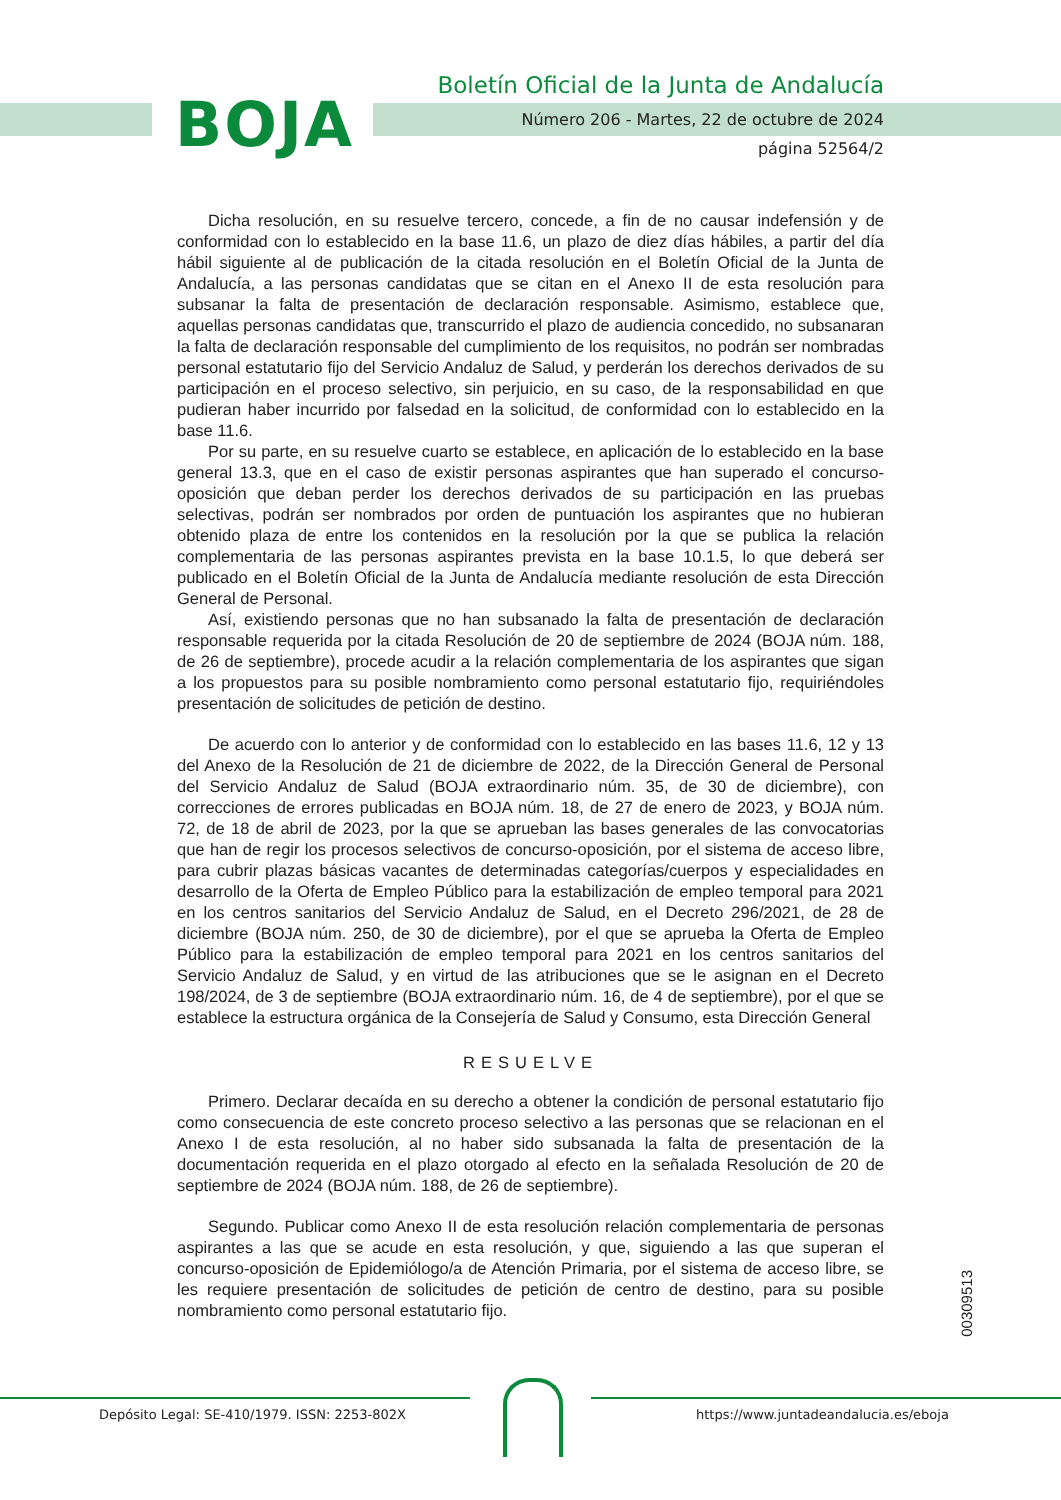BOJA
Boletín Oficial de la Junta de Andalucía
Número 206 - Martes, 22 de octubre de 2024
página 52564/2
Dicha resolución, en su resuelve tercero, concede, a fin de no causar indefensión y de conformidad con lo establecido en la base 11.6, un plazo de diez días hábiles, a partir del día hábil siguiente al de publicación de la citada resolución en el Boletín Oficial de la Junta de Andalucía, a las personas candidatas que se citan en el Anexo II de esta resolución para subsanar la falta de presentación de declaración responsable. Asimismo, establece que, aquellas personas candidatas que, transcurrido el plazo de audiencia concedido, no subsanaran la falta de declaración responsable del cumplimiento de los requisitos, no podrán ser nombradas personal estatutario fijo del Servicio Andaluz de Salud, y perderán los derechos derivados de su participación en el proceso selectivo, sin perjuicio, en su caso, de la responsabilidad en que pudieran haber incurrido por falsedad en la solicitud, de conformidad con lo establecido en la base 11.6.
Por su parte, en su resuelve cuarto se establece, en aplicación de lo establecido en la base general 13.3, que en el caso de existir personas aspirantes que han superado el concurso-oposición que deban perder los derechos derivados de su participación en las pruebas selectivas, podrán ser nombrados por orden de puntuación los aspirantes que no hubieran obtenido plaza de entre los contenidos en la resolución por la que se publica la relación complementaria de las personas aspirantes prevista en la base 10.1.5, lo que deberá ser publicado en el Boletín Oficial de la Junta de Andalucía mediante resolución de esta Dirección General de Personal.
Así, existiendo personas que no han subsanado la falta de presentación de declaración responsable requerida por la citada Resolución de 20 de septiembre de 2024 (BOJA núm. 188, de 26 de septiembre), procede acudir a la relación complementaria de los aspirantes que sigan a los propuestos para su posible nombramiento como personal estatutario fijo, requiriéndoles presentación de solicitudes de petición de destino.
De acuerdo con lo anterior y de conformidad con lo establecido en las bases 11.6, 12 y 13 del Anexo de la Resolución de 21 de diciembre de 2022, de la Dirección General de Personal del Servicio Andaluz de Salud (BOJA extraordinario núm. 35, de 30 de diciembre), con correcciones de errores publicadas en BOJA núm. 18, de 27 de enero de 2023, y BOJA núm. 72, de 18 de abril de 2023, por la que se aprueban las bases generales de las convocatorias que han de regir los procesos selectivos de concurso-oposición, por el sistema de acceso libre, para cubrir plazas básicas vacantes de determinadas categorías/cuerpos y especialidades en desarrollo de la Oferta de Empleo Público para la estabilización de empleo temporal para 2021 en los centros sanitarios del Servicio Andaluz de Salud, en el Decreto 296/2021, de 28 de diciembre (BOJA núm. 250, de 30 de diciembre), por el que se aprueba la Oferta de Empleo Público para la estabilización de empleo temporal para 2021 en los centros sanitarios del Servicio Andaluz de Salud, y en virtud de las atribuciones que se le asignan en el Decreto 198/2024, de 3 de septiembre (BOJA extraordinario núm. 16, de 4 de septiembre), por el que se establece la estructura orgánica de la Consejería de Salud y Consumo, esta Dirección General
RESUELVE
Primero. Declarar decaída en su derecho a obtener la condición de personal estatutario fijo como consecuencia de este concreto proceso selectivo a las personas que se relacionan en el Anexo I de esta resolución, al no haber sido subsanada la falta de presentación de la documentación requerida en el plazo otorgado al efecto en la señalada Resolución de 20 de septiembre de 2024 (BOJA núm. 188, de 26 de septiembre).
Segundo. Publicar como Anexo II de esta resolución relación complementaria de personas aspirantes a las que se acude en esta resolución, y que, siguiendo a las que superan el concurso-oposición de Epidemiólogo/a de Atención Primaria, por el sistema de acceso libre, se les requiere presentación de solicitudes de petición de centro de destino, para su posible nombramiento como personal estatutario fijo.
00309513
Depósito Legal: SE-410/1979. ISSN: 2253-802X https://www.juntadeandalucia.es/eboja